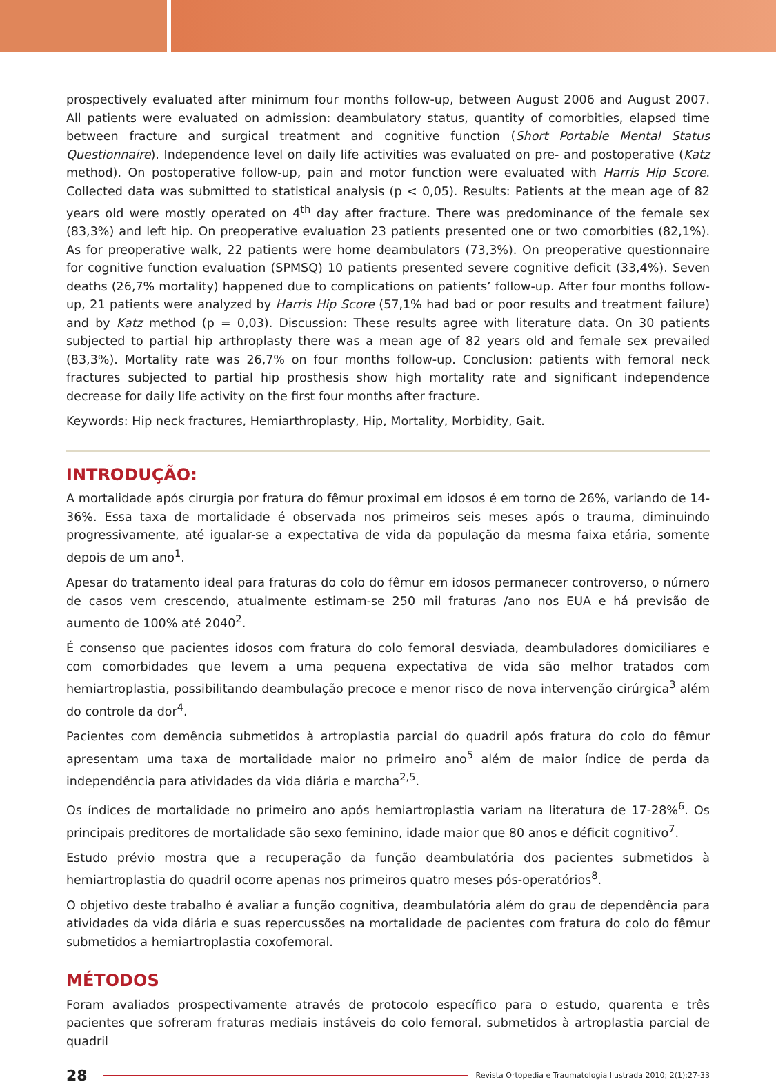prospectively evaluated after minimum four months follow-up, between August 2006 and August 2007. All patients were evaluated on admission: deambulatory status, quantity of comorbities, elapsed time between fracture and surgical treatment and cognitive function (Short Portable Mental Status Questionnaire). Independence level on daily life activities was evaluated on pre- and postoperative (Katz method). On postoperative follow-up, pain and motor function were evaluated with Harris Hip Score. Collected data was submitted to statistical analysis (p < 0,05). Results: Patients at the mean age of 82 years old were mostly operated on 4<sup>th</sup> day after fracture. There was predominance of the female sex (83,3%) and left hip. On preoperative evaluation 23 patients presented one or two comorbities (82,1%). As for preoperative walk, 22 patients were home deambulators (73,3%). On preoperative questionnaire for cognitive function evaluation (SPMSQ) 10 patients presented severe cognitive deficit (33,4%). Seven deaths (26,7% mortality) happened due to complications on patients’ follow-up. After four months follow-up, 21 patients were analyzed by Harris Hip Score (57,1% had bad or poor results and treatment failure) and by Katz method (p = 0,03). Discussion: These results agree with literature data. On 30 patients subjected to partial hip arthroplasty there was a mean age of 82 years old and female sex prevailed (83,3%). Mortality rate was 26,7% on four months follow-up. Conclusion: patients with femoral neck fractures subjected to partial hip prosthesis show high mortality rate and significant independence decrease for daily life activity on the first four months after fracture.
Keywords: Hip neck fractures, Hemiarthroplasty, Hip, Mortality, Morbidity, Gait.
INTRODUÇÃO:
A mortalidade após cirurgia por fratura do fêmur proximal em idosos é em torno de 26%, variando de 14-36%. Essa taxa de mortalidade é observada nos primeiros seis meses após o trauma, diminuindo progressivamente, até igualar-se a expectativa de vida da população da mesma faixa etária, somente depois de um ano<sup>1</sup>.
Apesar do tratamento ideal para fraturas do colo do fêmur em idosos permanecer controverso, o número de casos vem crescendo, atualmente estimam-se 250 mil fraturas /ano nos EUA e há previsão de aumento de 100% até 2040<sup>2</sup>.
É consenso que pacientes idosos com fratura do colo femoral desviada, deambuladores domiciliares e com comorbidades que levem a uma pequena expectativa de vida são melhor tratados com hemiartroplastia, possibilitando deambulação precoce e menor risco de nova intervenção cirúrgica<sup>3</sup> além do controle da dor<sup>4</sup>.
Pacientes com demência submetidos à artroplastia parcial do quadril após fratura do colo do fêmur apresentam uma taxa de mortalidade maior no primeiro ano<sup>5</sup> além de maior índice de perda da independência para atividades da vida diária e marcha<sup>2,5</sup>.
Os índices de mortalidade no primeiro ano após hemiartroplastia variam na literatura de 17-28%<sup>6</sup>. Os principais preditores de mortalidade são sexo feminino, idade maior que 80 anos e déficit cognitivo<sup>7</sup>.
Estudo prévio mostra que a recuperação da função deambulatória dos pacientes submetidos à hemiartroplastia do quadril ocorre apenas nos primeiros quatro meses pós-operatórios<sup>8</sup>.
O objetivo deste trabalho é avaliar a função cognitiva, deambulatória além do grau de dependência para atividades da vida diária e suas repercussões na mortalidade de pacientes com fratura do colo do fêmur submetidos a hemiartroplastia coxofemoral.
MÉTODOS
Foram avaliados prospectivamente através de protocolo específico para o estudo, quarenta e três pacientes que sofreram fraturas mediais instáveis do colo femoral, submetidos à artroplastia parcial de quadril
28
Revista Ortopedia e Traumatologia Ilustrada 2010; 2(1):27-33